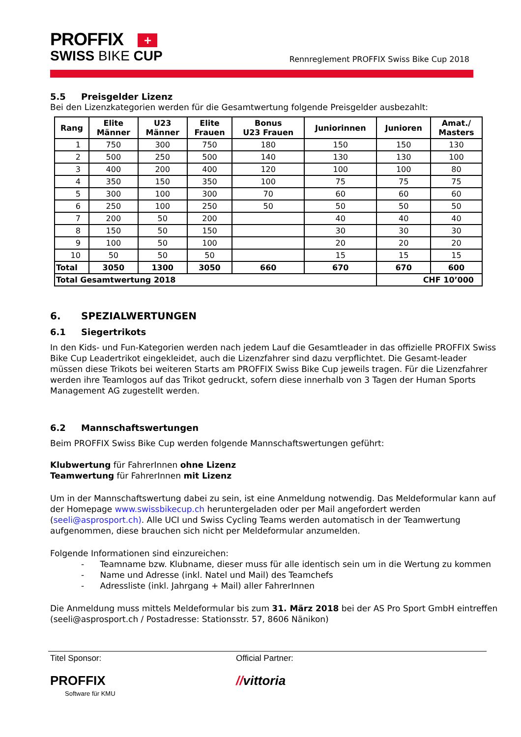PROFFIX +
SWISS BIKE CUP
Rennreglement PROFFIX Swiss Bike Cup 2018
5.5 Preisgelder Lizenz
Bei den Lizenzkategorien werden für die Gesamtwertung folgende Preisgelder ausbezahlt:
| Rang | Elite Männer | U23 Männer | Elite Frauen | Bonus U23 Frauen | Juniorinnen | Junioren | Amat./ Masters |
| --- | --- | --- | --- | --- | --- | --- | --- |
| 1 | 750 | 300 | 750 | 180 | 150 | 150 | 130 |
| 2 | 500 | 250 | 500 | 140 | 130 | 130 | 100 |
| 3 | 400 | 200 | 400 | 120 | 100 | 100 | 80 |
| 4 | 350 | 150 | 350 | 100 | 75 | 75 | 75 |
| 5 | 300 | 100 | 300 | 70 | 60 | 60 | 60 |
| 6 | 250 | 100 | 250 | 50 | 50 | 50 | 50 |
| 7 | 200 | 50 | 200 | | 40 | 40 | 40 |
| 8 | 150 | 50 | 150 | | 30 | 30 | 30 |
| 9 | 100 | 50 | 100 | | 20 | 20 | 20 |
| 10 | 50 | 50 | 50 | | 15 | 15 | 15 |
| Total | 3050 | 1300 | 3050 | 660 | 670 | 670 | 600 |
| Total Gesamtwertung 2018 | | | | | | CHF 10’000 | |
6. SPEZIALWERTUNGEN
6.1 Siegertrikots
In den Kids- und Fun-Kategorien werden nach jedem Lauf die Gesamtleader in das offizielle PROFFIX Swiss Bike Cup Leadertrikot eingekleidet, auch die Lizenzfahrer sind dazu verpflichtet. Die Gesamt-leader müssen diese Trikots bei weiteren Starts am PROFFIX Swiss Bike Cup jeweils tragen. Für die Lizenzfahrer werden ihre Teamlogos auf das Trikot gedruckt, sofern diese innerhalb von 3 Tagen der Human Sports Management AG zugestellt werden.
6.2 Mannschaftswertungen
Beim PROFFIX Swiss Bike Cup werden folgende Mannschaftswertungen geführt:
Klubwertung für FahrerInnen ohne Lizenz
Teamwertung für FahrerInnen mit Lizenz
Um in der Mannschaftswertung dabei zu sein, ist eine Anmeldung notwendig. Das Meldeformular kann auf der Homepage www.swissbikecup.ch heruntergeladen oder per Mail angefordert werden (seeli@asprosport.ch). Alle UCI und Swiss Cycling Teams werden automatisch in der Teamwertung aufgenommen, diese brauchen sich nicht per Meldeformular anzumelden.
Folgende Informationen sind einzureichen:
- Teamname bzw. Klubname, dieser muss für alle identisch sein um in die Wertung zu kommen
- Name und Adresse (inkl. Natel und Mail) des Teamchefs
- Adressliste (inkl. Jahrgang + Mail) aller FahrerInnen
Die Anmeldung muss mittels Meldeformular bis zum 31. März 2018 bei der AS Pro Sport GmbH eintreffen (seeli@asprosport.ch / Postadresse: Stationsstr. 57, 8606 Nänikon)
Titel Sponsor:
PROFFIX
Software für KMU
Official Partner:
//vittoria